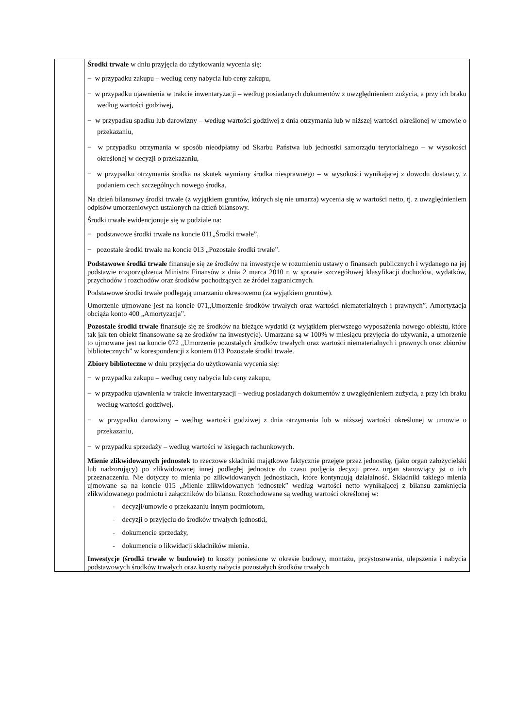| | Środki trwałe w dniu przyjęcia do użytkowania wycenia się: − w przypadku zakupu – według ceny nabycia lub ceny zakupu, − w przypadku ujawnienia w trakcie inwentaryzacji – według posiadanych dokumentów z uwzględnieniem zużycia, a przy ich braku według wartości godziwej, − w przypadku spadku lub darowizny – według wartości godziwej z dnia otrzymania lub w niższej wartości określonej w umowie o przekazaniu, − w przypadku otrzymania w sposób nieodpłatny od Skarbu Państwa lub jednostki samorządu terytorialnego – w wysokości określonej w decyzji o przekazaniu, − w przypadku otrzymania środka na skutek wymiany środka niesprawnego – w wysokości wynikającej z dowodu dostawcy, z podaniem cech szczególnych nowego środka. Na dzień bilansowy środki trwałe (z wyjątkiem gruntów, których się nie umarza) wycenia się w wartości netto, tj. z uwzględnieniem odpisów umorzeniowych ustalonych na dzień bilansowy. Środki trwałe ewidencjonuje się w podziale na: − podstawowe środki trwałe na koncie 011„Środki trwałe”, − pozostałe środki trwałe na koncie 013 „Pozostałe środki trwałe”. Podstawowe środki trwałe finansuje się ze środków na inwestycje w rozumieniu ustawy o finansach publicznych i wydanego na jej podstawie rozporządzenia Ministra Finansów z dnia 2 marca 2010 r. w sprawie szczegółowej klasyfikacji dochodów, wydatków, przychodów i rozchodów oraz środków pochodzących ze źródeł zagranicznych. Podstawowe środki trwałe podlegają umarzaniu okresowemu (za wyjątkiem gruntów). Umorzenie ujmowane jest na koncie 071„Umorzenie środków trwałych oraz wartości niematerialnych i prawnych”. Amortyzacja obciąża konto 400 „Amortyzacja”. Pozostałe środki trwałe finansuje się ze środków na bieżące wydatki (z wyjątkiem pierwszego wyposażenia nowego obiektu, które tak jak ten obiekt finansowane są ze środków na inwestycje). Umarzane są w 100% w miesiącu przyjęcia do używania, a umorzenie to ujmowane jest na koncie 072 „Umorzenie pozostałych środków trwałych oraz wartości niematerialnych i prawnych oraz zbiorów bibliotecznych” w korespondencji z kontem 013 Pozostałe środki trwałe. Zbiory biblioteczne w dniu przyjęcia do użytkowania wycenia się: − w przypadku zakupu – według ceny nabycia lub ceny zakupu, − w przypadku ujawnienia w trakcie inwentaryzacji – według posiadanych dokumentów z uwzględnieniem zużycia, a przy ich braku według wartości godziwej, − w przypadku darowizny – według wartości godziwej z dnia otrzymania lub w niższej wartości określonej w umowie o przekazaniu, − w przypadku sprzedaży – według wartości w księgach rachunkowych. Mienie zlikwidowanych jednostek to rzeczowe składniki majątkowe faktycznie przejęte przez jednostkę, (jako organ założycielski lub nadzorujący) po zlikwidowanej innej podległej jednostce do czasu podjęcia decyzji przez organ stanowiący jst o ich przeznaczeniu. Nie dotyczy to mienia po zlikwidowanych jednostkach, które kontynuują działalność. Składniki takiego mienia ujmowane są na koncie 015 „Mienie zlikwidowanych jednostek” według wartości netto wynikającej z bilansu zamknięcia zlikwidowanego podmiotu i załączników do bilansu. Rozchodowane są według wartości określonej w: - decyzji/umowie o przekazaniu innym podmiotom, - decyzji o przyjęciu do środków trwałych jednostki, - dokumencie sprzedaży, - dokumencie o likwidacji składników mienia. Inwestycje (środki trwałe w budowie) to koszty poniesione w okresie budowy, montażu, przystosowania, ulepszenia i nabycia podstawowych środków trwałych oraz koszty nabycia pozostałych środków trwałych |